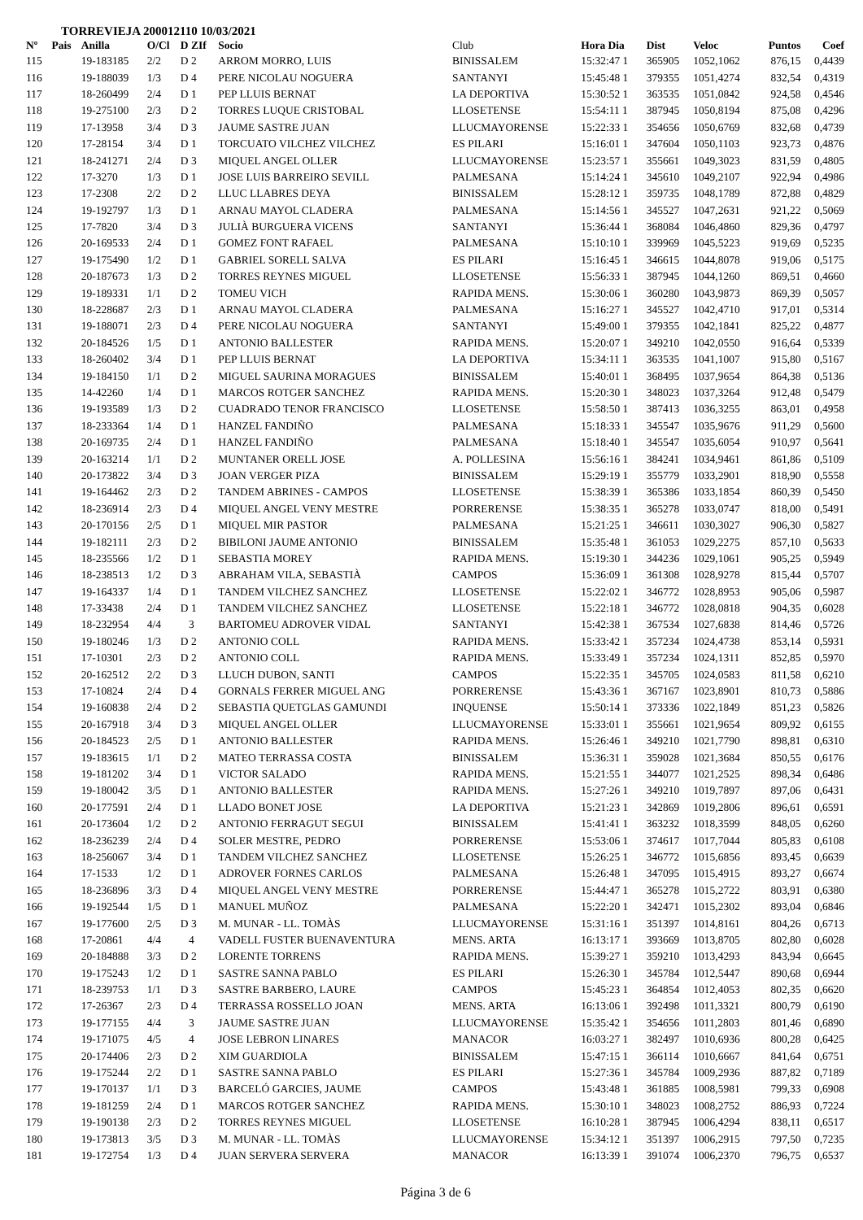TORREVIEJA 200012110 10/03/2021
| Nº | Pais | Anilla | O/Cl | D ZIf | Socio | Club | Hora Dia | Dist | Veloc | Puntos | Coef |
| --- | --- | --- | --- | --- | --- | --- | --- | --- | --- | --- | --- |
| 115 | | 19-183185 | 2/2 | D 2 | ARROM MORRO, LUIS | BINISSALEM | 15:32:47 1 | 365905 | 1052,1062 | 876,15 | 0,4439 |
| 116 | | 19-188039 | 1/3 | D 4 | PERE NICOLAU NOGUERA | SANTANYI | 15:45:48 1 | 379355 | 1051,4274 | 832,54 | 0,4319 |
| 117 | | 18-260499 | 2/4 | D 1 | PEP LLUIS BERNAT | LA DEPORTIVA | 15:30:52 1 | 363535 | 1051,0842 | 924,58 | 0,4546 |
| 118 | | 19-275100 | 2/3 | D 2 | TORRES LUQUE CRISTOBAL | LLOSETENSE | 15:54:11 1 | 387945 | 1050,8194 | 875,08 | 0,4296 |
| 119 | | 17-13958 | 3/4 | D 3 | JAUME SASTRE JUAN | LLUCMAYORENSE | 15:22:33 1 | 354656 | 1050,6769 | 832,68 | 0,4739 |
| 120 | | 17-28154 | 3/4 | D 1 | TORCUATO VILCHEZ VILCHEZ | ES PILARI | 15:16:01 1 | 347604 | 1050,1103 | 923,73 | 0,4876 |
| 121 | | 18-241271 | 2/4 | D 3 | MIQUEL ANGEL OLLER | LLUCMAYORENSE | 15:23:57 1 | 355661 | 1049,3023 | 831,59 | 0,4805 |
| 122 | | 17-3270 | 1/3 | D 1 | JOSE LUIS BARREIRO SEVILL | PALMESANA | 15:14:24 1 | 345610 | 1049,2107 | 922,94 | 0,4986 |
| 123 | | 17-2308 | 2/2 | D 2 | LLUC LLABRES DEYA | BINISSALEM | 15:28:12 1 | 359735 | 1048,1789 | 872,88 | 0,4829 |
| 124 | | 19-192797 | 1/3 | D 1 | ARNAU MAYOL CLADERA | PALMESANA | 15:14:56 1 | 345527 | 1047,2631 | 921,22 | 0,5069 |
| 125 | | 17-7820 | 3/4 | D 3 | JULIÀ BURGUERA VICENS | SANTANYI | 15:36:44 1 | 368084 | 1046,4860 | 829,36 | 0,4797 |
| 126 | | 20-169533 | 2/4 | D 1 | GOMEZ FONT RAFAEL | PALMESANA | 15:10:10 1 | 339969 | 1045,5223 | 919,69 | 0,5235 |
| 127 | | 19-175490 | 1/2 | D 1 | GABRIEL SORELL SALVA | ES PILARI | 15:16:45 1 | 346615 | 1044,8078 | 919,06 | 0,5175 |
| 128 | | 20-187673 | 1/3 | D 2 | TORRES REYNES MIGUEL | LLOSETENSE | 15:56:33 1 | 387945 | 1044,1260 | 869,51 | 0,4660 |
| 129 | | 19-189331 | 1/1 | D 2 | TOMEU VICH | RAPIDA MENS. | 15:30:06 1 | 360280 | 1043,9873 | 869,39 | 0,5057 |
| 130 | | 18-228687 | 2/3 | D 1 | ARNAU MAYOL CLADERA | PALMESANA | 15:16:27 1 | 345527 | 1042,4710 | 917,01 | 0,5314 |
| 131 | | 19-188071 | 2/3 | D 4 | PERE NICOLAU NOGUERA | SANTANYI | 15:49:00 1 | 379355 | 1042,1841 | 825,22 | 0,4877 |
| 132 | | 20-184526 | 1/5 | D 1 | ANTONIO BALLESTER | RAPIDA MENS. | 15:20:07 1 | 349210 | 1042,0550 | 916,64 | 0,5339 |
| 133 | | 18-260402 | 3/4 | D 1 | PEP LLUIS BERNAT | LA DEPORTIVA | 15:34:11 1 | 363535 | 1041,1007 | 915,80 | 0,5167 |
| 134 | | 19-184150 | 1/1 | D 2 | MIGUEL SAURINA MORAGUES | BINISSALEM | 15:40:01 1 | 368495 | 1037,9654 | 864,38 | 0,5136 |
| 135 | | 14-42260 | 1/4 | D 1 | MARCOS ROTGER SANCHEZ | RAPIDA MENS. | 15:20:30 1 | 348023 | 1037,3264 | 912,48 | 0,5479 |
| 136 | | 19-193589 | 1/3 | D 2 | CUADRADO TENOR FRANCISCO | LLOSETENSE | 15:58:50 1 | 387413 | 1036,3255 | 863,01 | 0,4958 |
| 137 | | 18-233364 | 1/4 | D 1 | HANZEL FANDIÑO | PALMESANA | 15:18:33 1 | 345547 | 1035,9676 | 911,29 | 0,5600 |
| 138 | | 20-169735 | 2/4 | D 1 | HANZEL FANDIÑO | PALMESANA | 15:18:40 1 | 345547 | 1035,6054 | 910,97 | 0,5641 |
| 139 | | 20-163214 | 1/1 | D 2 | MUNTANER ORELL JOSE | A. POLLESINA | 15:56:16 1 | 384241 | 1034,9461 | 861,86 | 0,5109 |
| 140 | | 20-173822 | 3/4 | D 3 | JOAN VERGER PIZA | BINISSALEM | 15:29:19 1 | 355779 | 1033,2901 | 818,90 | 0,5558 |
| 141 | | 19-164462 | 2/3 | D 2 | TANDEM ABRINES - CAMPOS | LLOSETENSE | 15:38:39 1 | 365386 | 1033,1854 | 860,39 | 0,5450 |
| 142 | | 18-236914 | 2/3 | D 4 | MIQUEL ANGEL VENY MESTRE | PORRERENSE | 15:38:35 1 | 365278 | 1033,0747 | 818,00 | 0,5491 |
| 143 | | 20-170156 | 2/5 | D 1 | MIQUEL MIR PASTOR | PALMESANA | 15:21:25 1 | 346611 | 1030,3027 | 906,30 | 0,5827 |
| 144 | | 19-182111 | 2/3 | D 2 | BIBILONI JAUME ANTONIO | BINISSALEM | 15:35:48 1 | 361053 | 1029,2275 | 857,10 | 0,5633 |
| 145 | | 18-235566 | 1/2 | D 1 | SEBASTIA MOREY | RAPIDA MENS. | 15:19:30 1 | 344236 | 1029,1061 | 905,25 | 0,5949 |
| 146 | | 18-238513 | 1/2 | D 3 | ABRAHAM VILA, SEBASTIÀ | CAMPOS | 15:36:09 1 | 361308 | 1028,9278 | 815,44 | 0,5707 |
| 147 | | 19-164337 | 1/4 | D 1 | TANDEM VILCHEZ SANCHEZ | LLOSETENSE | 15:22:02 1 | 346772 | 1028,8953 | 905,06 | 0,5987 |
| 148 | | 17-33438 | 2/4 | D 1 | TANDEM VILCHEZ SANCHEZ | LLOSETENSE | 15:22:18 1 | 346772 | 1028,0818 | 904,35 | 0,6028 |
| 149 | | 18-232954 | 4/4 | 3 | BARTOMEU ADROVER VIDAL | SANTANYI | 15:42:38 1 | 367534 | 1027,6838 | 814,46 | 0,5726 |
| 150 | | 19-180246 | 1/3 | D 2 | ANTONIO COLL | RAPIDA MENS. | 15:33:42 1 | 357234 | 1024,4738 | 853,14 | 0,5931 |
| 151 | | 17-10301 | 2/3 | D 2 | ANTONIO COLL | RAPIDA MENS. | 15:33:49 1 | 357234 | 1024,1311 | 852,85 | 0,5970 |
| 152 | | 20-162512 | 2/2 | D 3 | LLUCH DUBON, SANTI | CAMPOS | 15:22:35 1 | 345705 | 1024,0583 | 811,58 | 0,6210 |
| 153 | | 17-10824 | 2/4 | D 4 | GORNALS FERRER MIGUEL ANG | PORRERENSE | 15:43:36 1 | 367167 | 1023,8901 | 810,73 | 0,5886 |
| 154 | | 19-160838 | 2/4 | D 2 | SEBASTIA QUETGLAS GAMUNDI | INQUENSE | 15:50:14 1 | 373336 | 1022,1849 | 851,23 | 0,5826 |
| 155 | | 20-167918 | 3/4 | D 3 | MIQUEL ANGEL OLLER | LLUCMAYORENSE | 15:33:01 1 | 355661 | 1021,9654 | 809,92 | 0,6155 |
| 156 | | 20-184523 | 2/5 | D 1 | ANTONIO BALLESTER | RAPIDA MENS. | 15:26:46 1 | 349210 | 1021,7790 | 898,81 | 0,6310 |
| 157 | | 19-183615 | 1/1 | D 2 | MATEO TERRASSA COSTA | BINISSALEM | 15:36:31 1 | 359028 | 1021,3684 | 850,55 | 0,6176 |
| 158 | | 19-181202 | 3/4 | D 1 | VICTOR SALADO | RAPIDA MENS. | 15:21:55 1 | 344077 | 1021,2525 | 898,34 | 0,6486 |
| 159 | | 19-180042 | 3/5 | D 1 | ANTONIO BALLESTER | RAPIDA MENS. | 15:27:26 1 | 349210 | 1019,7897 | 897,06 | 0,6431 |
| 160 | | 20-177591 | 2/4 | D 1 | LLADO BONET JOSE | LA DEPORTIVA | 15:21:23 1 | 342869 | 1019,2806 | 896,61 | 0,6591 |
| 161 | | 20-173604 | 1/2 | D 2 | ANTONIO FERRAGUT SEGUI | BINISSALEM | 15:41:41 1 | 363232 | 1018,3599 | 848,05 | 0,6260 |
| 162 | | 18-236239 | 2/4 | D 4 | SOLER MESTRE, PEDRO | PORRERENSE | 15:53:06 1 | 374617 | 1017,7044 | 805,83 | 0,6108 |
| 163 | | 18-256067 | 3/4 | D 1 | TANDEM VILCHEZ SANCHEZ | LLOSETENSE | 15:26:25 1 | 346772 | 1015,6856 | 893,45 | 0,6639 |
| 164 | | 17-1533 | 1/2 | D 1 | ADROVER FORNES CARLOS | PALMESANA | 15:26:48 1 | 347095 | 1015,4915 | 893,27 | 0,6674 |
| 165 | | 18-236896 | 3/3 | D 4 | MIQUEL ANGEL VENY MESTRE | PORRERENSE | 15:44:47 1 | 365278 | 1015,2722 | 803,91 | 0,6380 |
| 166 | | 19-192544 | 1/5 | D 1 | MANUEL MUÑOZ | PALMESANA | 15:22:20 1 | 342471 | 1015,2302 | 893,04 | 0,6846 |
| 167 | | 19-177600 | 2/5 | D 3 | M. MUNAR - LL. TOMÀS | LLUCMAYORENSE | 15:31:16 1 | 351397 | 1014,8161 | 804,26 | 0,6713 |
| 168 | | 17-20861 | 4/4 | 4 | VADELL FUSTER BUENAVENTURA | MENS. ARTA | 16:13:17 1 | 393669 | 1013,8705 | 802,80 | 0,6028 |
| 169 | | 20-184888 | 3/3 | D 2 | LORENTE TORRENS | RAPIDA MENS. | 15:39:27 1 | 359210 | 1013,4293 | 843,94 | 0,6645 |
| 170 | | 19-175243 | 1/2 | D 1 | SASTRE SANNA PABLO | ES PILARI | 15:26:30 1 | 345784 | 1012,5447 | 890,68 | 0,6944 |
| 171 | | 18-239753 | 1/1 | D 3 | SASTRE BARBERO, LAURE | CAMPOS | 15:45:23 1 | 364854 | 1012,4053 | 802,35 | 0,6620 |
| 172 | | 17-26367 | 2/3 | D 4 | TERRASSA ROSSELLO JOAN | MENS. ARTA | 16:13:06 1 | 392498 | 1011,3321 | 800,79 | 0,6190 |
| 173 | | 19-177155 | 4/4 | 3 | JAUME SASTRE JUAN | LLUCMAYORENSE | 15:35:42 1 | 354656 | 1011,2803 | 801,46 | 0,6890 |
| 174 | | 19-171075 | 4/5 | 4 | JOSE LEBRON LINARES | MANACOR | 16:03:27 1 | 382497 | 1010,6936 | 800,28 | 0,6425 |
| 175 | | 20-174406 | 2/3 | D 2 | XIM GUARDIOLA | BINISSALEM | 15:47:15 1 | 366114 | 1010,6667 | 841,64 | 0,6751 |
| 176 | | 19-175244 | 2/2 | D 1 | SASTRE SANNA PABLO | ES PILARI | 15:27:36 1 | 345784 | 1009,2936 | 887,82 | 0,7189 |
| 177 | | 19-170137 | 1/1 | D 3 | BARCELÓ GARCIES, JAUME | CAMPOS | 15:43:48 1 | 361885 | 1008,5981 | 799,33 | 0,6908 |
| 178 | | 19-181259 | 2/4 | D 1 | MARCOS ROTGER SANCHEZ | RAPIDA MENS. | 15:30:10 1 | 348023 | 1008,2752 | 886,93 | 0,7224 |
| 179 | | 19-190138 | 2/3 | D 2 | TORRES REYNES MIGUEL | LLOSETENSE | 16:10:28 1 | 387945 | 1006,4294 | 838,11 | 0,6517 |
| 180 | | 19-173813 | 3/5 | D 3 | M. MUNAR - LL. TOMÀS | LLUCMAYORENSE | 15:34:12 1 | 351397 | 1006,2915 | 797,50 | 0,7235 |
| 181 | | 19-172754 | 1/3 | D 4 | JUAN SERVERA SERVERA | MANACOR | 16:13:39 1 | 391074 | 1006,2370 | 796,75 | 0,6537 |
Página 3 de 6